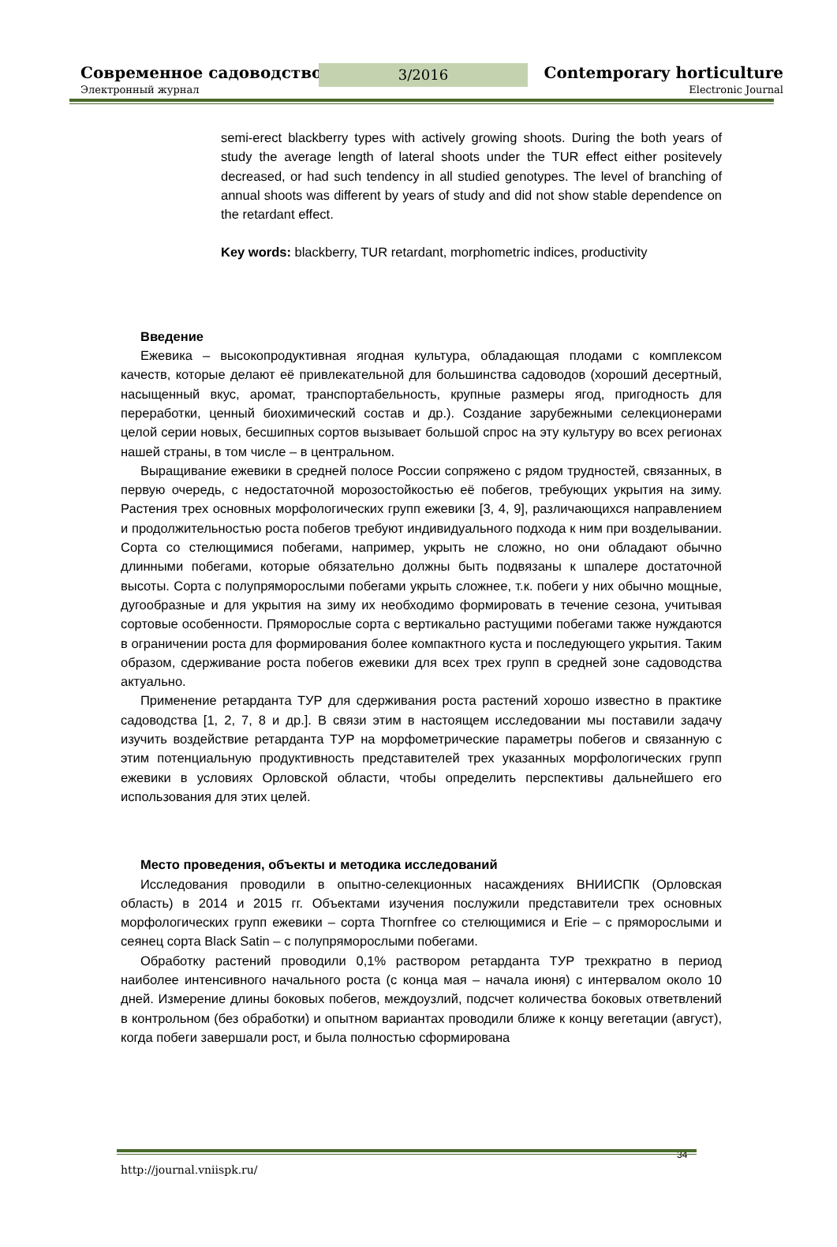Современное садоводство
Электронный журнал
3/2016 Contemporary horticulture
Electronic Journal
semi-erect blackberry types with actively growing shoots. During the both years of study the average length of lateral shoots under the TUR effect either positevely decreased, or had such tendency in all studied genotypes. The level of branching of annual shoots was different by years of study and did not show stable dependence on the retardant effect.
Key words: blackberry, TUR retardant, morphometric indices, productivity
Введение
Ежевика – высокопродуктивная ягодная культура, обладающая плодами с комплексом качеств, которые делают её привлекательной для большинства садоводов (хороший десертный, насыщенный вкус, аромат, транспортабельность, крупные размеры ягод, пригодность для переработки, ценный биохимический состав и др.). Создание зарубежными селекционерами целой серии новых, бесшипных сортов вызывает большой спрос на эту культуру во всех регионах нашей страны, в том числе – в центральном.
Выращивание ежевики в средней полосе России сопряжено с рядом трудностей, связанных, в первую очередь, с недостаточной морозостойкостью её побегов, требующих укрытия на зиму. Растения трех основных морфологических групп ежевики [3, 4, 9], различающихся направлением и продолжительностью роста побегов требуют индивидуального подхода к ним при возделывании. Сорта со стелющимися побегами, например, укрыть не сложно, но они обладают обычно длинными побегами, которые обязательно должны быть подвязаны к шпалере достаточной высоты. Сорта с полупряморослыми побегами укрыть сложнее, т.к. побеги у них обычно мощные, дугообразные и для укрытия на зиму их необходимо формировать в течение сезона, учитывая сортовые особенности. Пряморослые сорта с вертикально растущими побегами также нуждаются в ограничении роста для формирования более компактного куста и последующего укрытия. Таким образом, сдерживание роста побегов ежевики для всех трех групп в средней зоне садоводства актуально.
Применение ретарданта ТУР для сдерживания роста растений хорошо известно в практике садоводства [1, 2, 7, 8 и др.]. В связи этим в настоящем исследовании мы поставили задачу изучить воздействие ретарданта ТУР на морфометрические параметры побегов и связанную с этим потенциальную продуктивность представителей трех указанных морфологических групп ежевики в условиях Орловской области, чтобы определить перспективы дальнейшего его использования для этих целей.
Место проведения, объекты и методика исследований
Исследования проводили в опытно-селекционных насаждениях ВНИИСПК (Орловская область) в 2014 и 2015 гг. Объектами изучения послужили представители трех основных морфологических групп ежевики – сорта Thornfree со стелющимися и Erie – с пряморослыми и сеянец сорта Black Satin – с полупряморослыми побегами.
Обработку растений проводили 0,1% раствором ретарданта ТУР трехкратно в период наиболее интенсивного начального роста (с конца мая – начала июня) с интервалом около 10 дней. Измерение длины боковых побегов, междоузлий, подсчет количества боковых ответвлений в контрольном (без обработки) и опытном вариантах проводили ближе к концу вегетации (август), когда побеги завершали рост, и была полностью сформирована
34
http://journal.vniispk.ru/